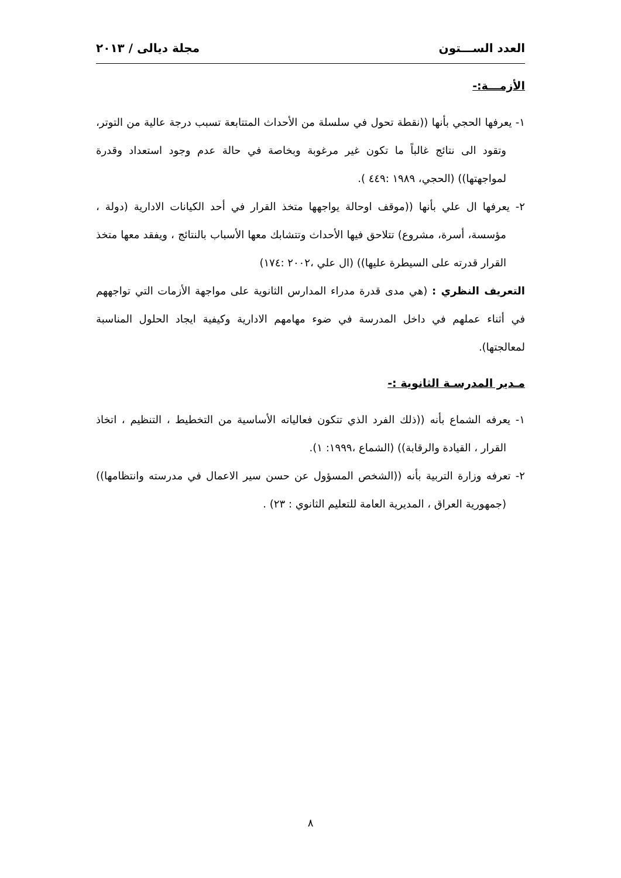العدد الســـتون مجلة ديالى / ٢٠١٣
الأزمـــة:-
١- يعرفها الحجي بأنها ((نقطة تحول في سلسلة من الأحداث المتتابعة تسبب درجة عالية من التوتر، وتقود الى نتائج غالباً ما تكون غير مرغوبة وبخاصة في حالة عدم وجود استعداد وقدرة لمواجهتها)) (الحجي، ١٩٨٩ :٤٤٩ ).
٢- يعرفها ال علي بأنها ((موقف اوحالة يواجهها متخذ القرار في أحد الكيانات الادارية (دولة ، مؤسسة، أسرة، مشروع) تتلاحق فيها الأحداث وتتشابك معها الأسباب بالنتائج ، ويفقد معها متخذ القرار قدرته على السيطرة عليها)) (ال علي ،٢٠٠٢ :١٧٤)
التعريف النظري : (هي مدى قدرة مدراء المدارس الثانوية على مواجهة الأزمات التي تواجههم في أثناء عملهم في داخل المدرسة في ضوء مهامهم الادارية وكيفية ايجاد الحلول المناسبة لمعالجتها).
مـدير المدرسـة الثانوية :-
١- يعرفه الشماع بأنه ((ذلك الفرد الذي تتكون فعالياته الأساسية من التخطيط ، التنظيم ، اتخاذ القرار ، القيادة والرقابة)) (الشماع ،١٩٩٩: ١).
٢- تعرفه وزارة التربية بأنه ((الشخص المسؤول عن حسن سير الاعمال في مدرسته وانتظامها)) (جمهورية العراق ، المديرية العامة للتعليم الثانوي : ٢٣) .
٨